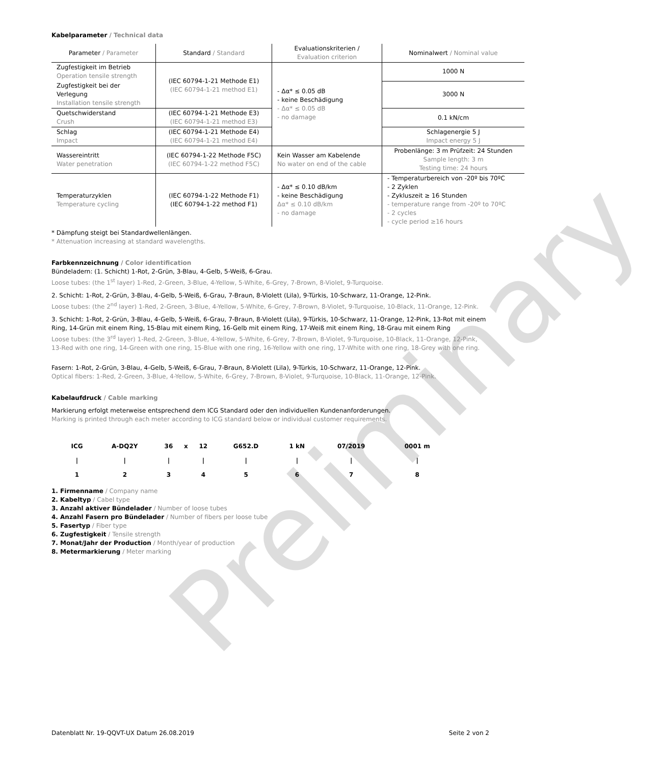Preliminary
Kabelparameter / Technical data
| Parameter / Parameter | Standard / Standard | Evaluationskriterien / Evaluation criterion | Nominalwert / Nominal value |
| --- | --- | --- | --- |
| Zugfestigkeit im Betrieb Operation tensile strength | (IEC 60794-1-21 Methode E1) (IEC 60794-1-21 method E1) | - Δα* ≤ 0.05 dB - keine Beschädigung - Δα* ≤ 0.05 dB - no damage | 1000 N |
| Zugfestigkeit bei der Verlegung Installation tensile strength | | | 3000 N |
| Quetschwiderstand Crush | (IEC 60794-1-21 Methode E3) (IEC 60794-1-21 method E3) | | 0.1 kN/cm |
| Schlag Impact | (IEC 60794-1-21 Methode E4) (IEC 60794-1-21 method E4) | | Schlagenergie 5 J Impact energy 5 J |
| Wassereintritt Water penetration | (IEC 60794-1-22 Methode F5C) (IEC 60794-1-22 method F5C) | Kein Wasser am Kabelende No water on end of the cable | Probenlänge: 3 m Prüfzeit: 24 Stunden Sample length: 3 m Testing time: 24 hours |
| Temperaturzyklen Temperature cycling | (IEC 60794-1-22 Methode F1) (IEC 60794-1-22 method F1) | - Δα* ≤ 0.10 dB/km - keine Beschädigung Δα* ≤ 0.10 dB/km - no damage | - Temperaturbereich von -20º bis 70ºC - 2 Zyklen - Zykluszeit ≥ 16 Stunden - temperature range from -20º to 70ºC - 2 cycles - cycle period ≥16 hours |
* Dämpfung steigt bei Standardwellenlängen.
* Attenuation increasing at standard wavelengths.
Farbkennzeichnung / Color identification
Bündeladern: (1. Schicht) 1-Rot, 2-Grün, 3-Blau, 4-Gelb, 5-Weiß, 6-Grau.
Loose tubes: (the 1<sup>st</sup> layer) 1-Red, 2-Green, 3-Blue, 4-Yellow, 5-White, 6-Grey, 7-Brown, 8-Violet, 9-Turquoise.
2. Schicht: 1-Rot, 2-Grün, 3-Blau, 4-Gelb, 5-Weiß, 6-Grau, 7-Braun, 8-Violett (Lila), 9-Türkis, 10-Schwarz, 11-Orange, 12-Pink.
Loose tubes: (the 2<sup>nd</sup> layer) 1-Red, 2-Green, 3-Blue, 4-Yellow, 5-White, 6-Grey, 7-Brown, 8-Violet, 9-Turquoise, 10-Black, 11-Orange, 12-Pink.
3. Schicht: 1-Rot, 2-Grün, 3-Blau, 4-Gelb, 5-Weiß, 6-Grau, 7-Braun, 8-Violett (Lila), 9-Türkis, 10-Schwarz, 11-Orange, 12-Pink, 13-Rot mit einem Ring, 14-Grün mit einem Ring, 15-Blau mit einem Ring, 16-Gelb mit einem Ring, 17-Weiß mit einem Ring, 18-Grau mit einem Ring
Loose tubes: (the 3<sup>rd</sup> layer) 1-Red, 2-Green, 3-Blue, 4-Yellow, 5-White, 6-Grey, 7-Brown, 8-Violet, 9-Turquoise, 10-Black, 11-Orange, 12-Pink, 13-Red with one ring, 14-Green with one ring, 15-Blue with one ring, 16-Yellow with one ring, 17-White with one ring, 18-Grey with one ring.
Fasern: 1-Rot, 2-Grün, 3-Blau, 4-Gelb, 5-Weiß, 6-Grau, 7-Braun, 8-Violett (Lila), 9-Türkis, 10-Schwarz, 11-Orange, 12-Pink.
Optical fibers: 1-Red, 2-Green, 3-Blue, 4-Yellow, 5-White, 6-Grey, 7-Brown, 8-Violet, 9-Turquoise, 10-Black, 11-Orange, 12-Pink.
Kabelaufdruck / Cable marking
Markierung erfolgt meterweise entsprechend dem ICG Standard oder den individuellen Kundenanforderungen.
Marking is printed through each meter according to ICG standard below or individual customer requirements.
| ICG | A-DQ2Y | 36 | x | 12 | G652.D | 1 kN | 07/2019 | 0001 m |
| / | / | / | | / | / | / | / | / |
| 1 | 2 | 3 | | 4 | 5 | 6 | 7 | 8 |
1. Firmenname / Company name
2. Kabeltyp / Cabel type
3. Anzahl aktiver Bündelader / Number of loose tubes
4. Anzahl Fasern pro Bündelader / Number of fibers per loose tube
5. Fasertyp / Fiber type
6. Zugfestigkeit / Tensile strength
7. Monat/Jahr der Production / Month/year of production
8. Metermarkierung / Meter marking
Datenblatt Nr. 19-QQVT-UX Datum 26.08.2019 Seite 2 von 2